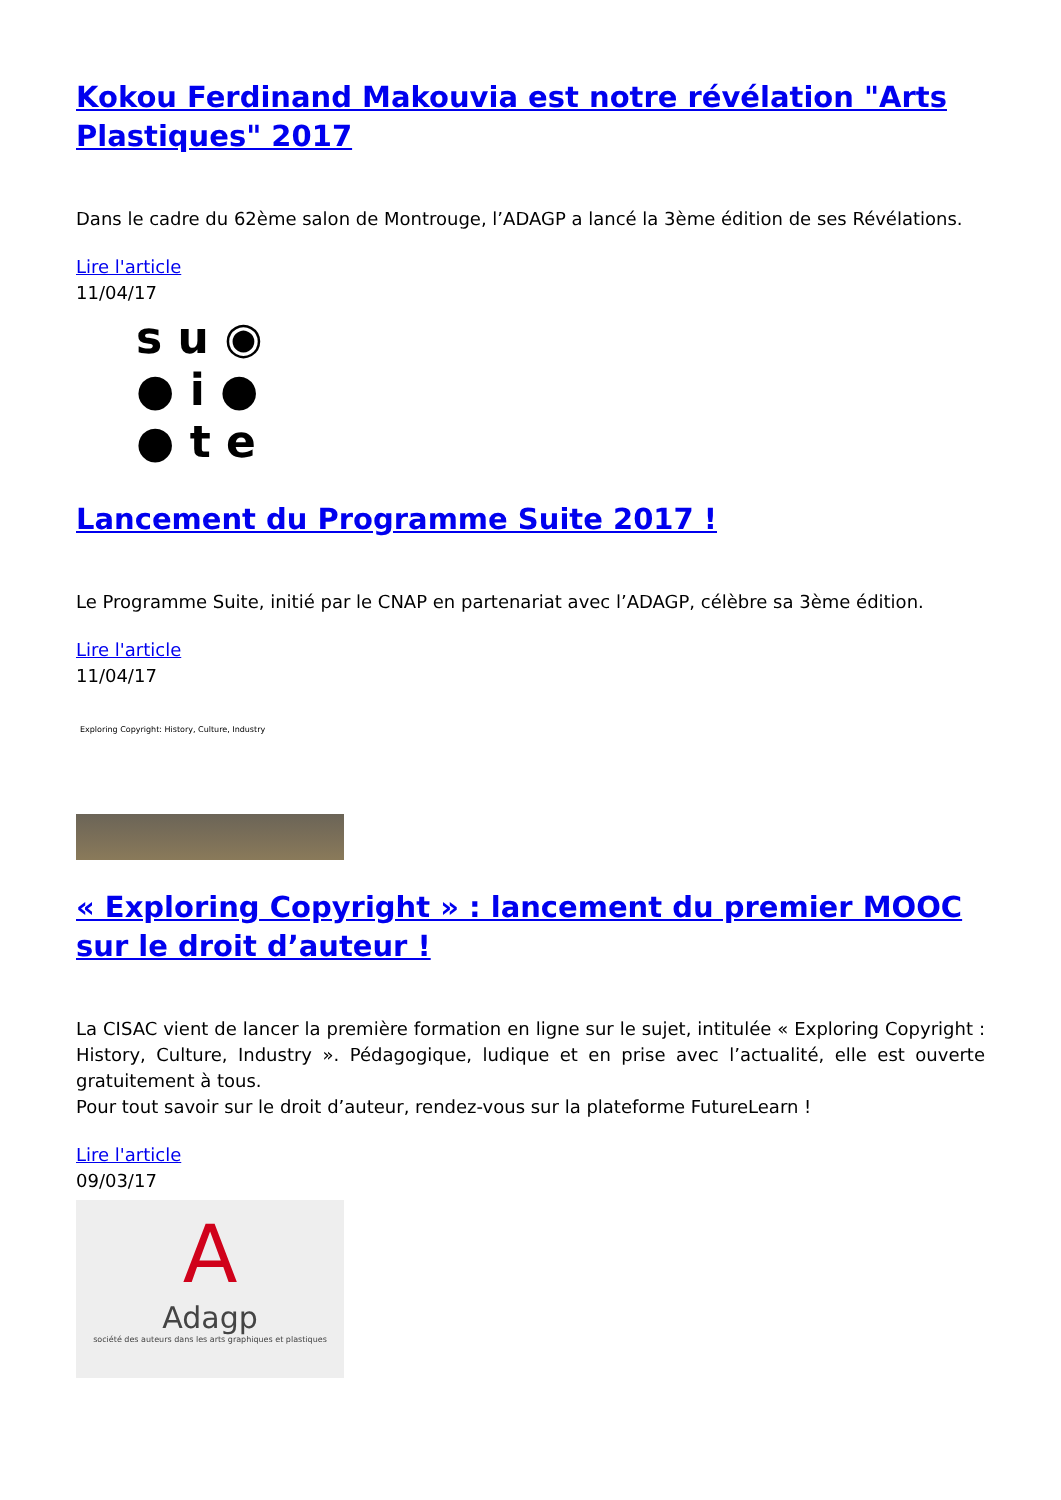Kokou Ferdinand Makouvia est notre révélation "Arts Plastiques" 2017
Dans le cadre du 62ème salon de Montrouge, l’ADAGP a lancé la 3ème édition de ses Révélations.
Lire l'article
11/04/17
s u ◉
● i ●
● t e
Lancement du Programme Suite 2017 !
Le Programme Suite, initié par le CNAP en partenariat avec l’ADAGP, célèbre sa 3ème édition.
Lire l'article
11/04/17
Exploring Copyright: History, Culture, Industry
« Exploring Copyright » : lancement du premier MOOC sur le droit d’auteur !
La CISAC vient de lancer la première formation en ligne sur le sujet, intitulée « Exploring Copyright : History, Culture, Industry ». Pédagogique, ludique et en prise avec l’actualité, elle est ouverte gratuitement à tous.
Pour tout savoir sur le droit d’auteur, rendez-vous sur la plateforme FutureLearn !
Lire l'article
09/03/17
A
Adagp
société des auteurs dans les arts graphiques et plastiques